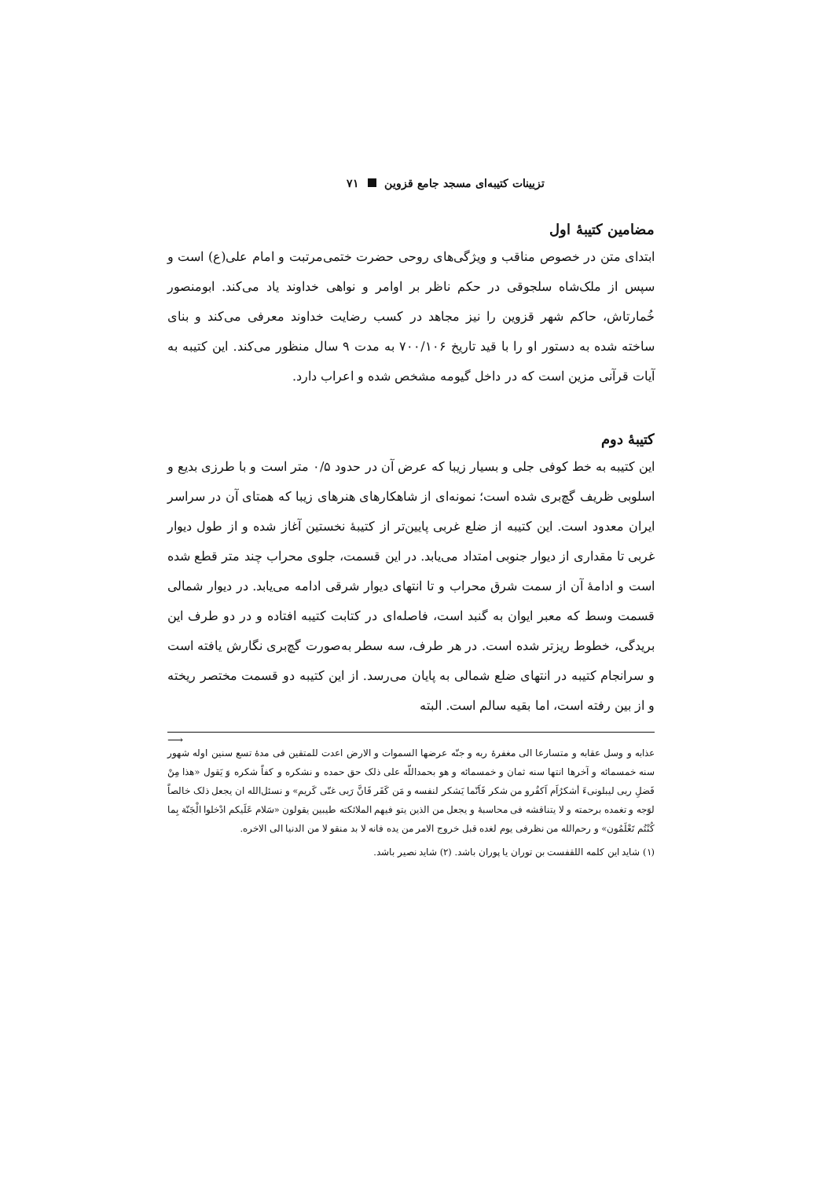تزیینات کتیبه‌ای مسجد جامع قزوین ۷۱
مضامین کتیبهٔ اول
ابتدای متن در خصوص مناقب و ویژگی‌های روحی حضرت ختمی‌مرتبت و امام علی(ع) است و سپس از ملک‌شاه سلجوقی در حکم ناظر بر اوامر و نواهی خداوند یاد می‌کند. ابومنصور خُمارتاش، حاکم شهر قزوین را نیز مجاهد در کسب رضایت خداوند معرفی می‌کند و بنای ساخته شده به دستور او را با قید تاریخ ۷۰۰/۱۰۶ به مدت ۹ سال منظور می‌کند. این کتیبه به آیات قرآنی مزین است که در داخل گیومه مشخص شده و اعراب دارد.
کتیبهٔ دوم
این کتیبه به خط کوفی جلی و بسیار زیبا که عرض آن در حدود ۰/۵ متر است و با طرزی بدیع و اسلوبی ظریف گچ‌بری شده است؛ نمونه‌ای از شاهکارهای هنرهای زیبا که همتای آن در سراسر ایران معدود است. این کتیبه از ضلع غربی پایین‌تر از کتیبهٔ نخستین آغاز شده و از طول دیوار غربی تا مقداری از دیوار جنوبی امتداد می‌یابد. در این قسمت، جلوی محراب چند متر قطع شده است و ادامهٔ آن از سمت شرق محراب و تا انتهای دیوار شرقی ادامه می‌یابد. در دیوار شمالی قسمت وسط که معبر ایوان به گنبد است، فاصله‌ای در کتابت کتیبه افتاده و در دو طرف این بریدگی، خطوط ریزتر شده است. در هر طرف، سه سطر به‌صورت گچ‌بری نگارش یافته است و سرانجام کتیبه در انتهای ضلع شمالی به پایان می‌رسد. از این کتیبه دو قسمت مختصر ریخته و از بین رفته است، اما بقیه سالم است. البته
⟶
عذابه و وسل عقابه و متسارعا الی مغفرهٔ ربه و جنّه عرضها السموات و الارض اعدت للمتقین فی مدهٔ تسع سنین اوله شهور سنه خمسمائه و آخرها انتها سنه ثمان و خمسمائه و هو بحمداللّه علی ذلک حق حمده و نشکره و کفاً شکره وَ یَقول «هذا مِنْ فَضلِ ربی لیبلونیءَ أشکرُاَم اَکفُرو من شکر فَاَنّما یَشکر لنفسه و مَن کَفَر فَانَّ رَبی غنّی کَریم» و نسئل‌الله ان یجعل ذلک خالصاً لوَجه و تغمده برحمته و لا یتناقشه فی محاسبهٔ و یجعل من الذین یتو فیهم الملائکته طیبین یقولون «سَلام عَلَیکم ادْخلوا الْجَنّة بِما کُنْتُم تَعْلَمُون» و رحم‌الله من نظرفی یوم لغده قبل خروج الامر من یده فانه لا بد منقو لا من الدنیا الی الاخره.
(۱) شاید این کلمه اللقفست بن توران یا پوران باشد. (۲) شاید نصیر باشد.